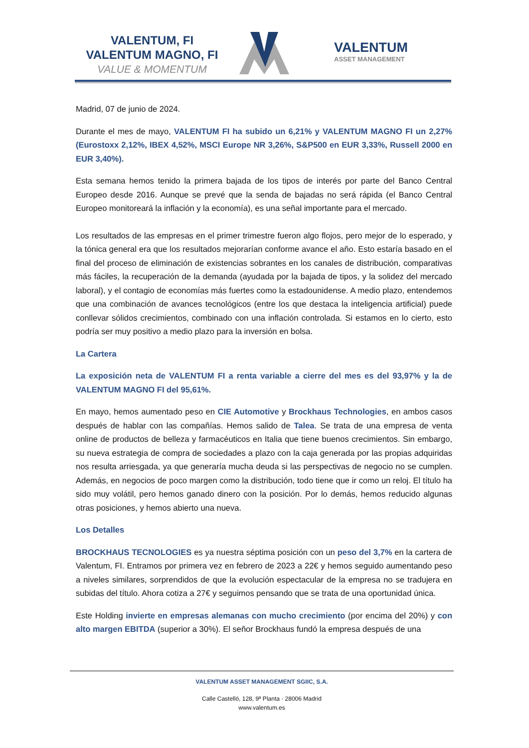VALENTUM, FI
VALENTUM MAGNO, FI
VALUE & MOMENTUM
VALENTUM
ASSET MANAGEMENT
Madrid, 07 de junio de 2024.
Durante el mes de mayo, VALENTUM FI ha subido un 6,21% y VALENTUM MAGNO FI un 2,27% (Eurostoxx 2,12%, IBEX 4,52%, MSCI Europe NR 3,26%, S&P500 en EUR 3,33%, Russell 2000 en EUR 3,40%).
Esta semana hemos tenido la primera bajada de los tipos de interés por parte del Banco Central Europeo desde 2016. Aunque se prevé que la senda de bajadas no será rápida (el Banco Central Europeo monitoreará la inflación y la economía), es una señal importante para el mercado.
Los resultados de las empresas en el primer trimestre fueron algo flojos, pero mejor de lo esperado, y la tónica general era que los resultados mejorarían conforme avance el año. Esto estaría basado en el final del proceso de eliminación de existencias sobrantes en los canales de distribución, comparativas más fáciles, la recuperación de la demanda (ayudada por la bajada de tipos, y la solidez del mercado laboral), y el contagio de economías más fuertes como la estadounidense. A medio plazo, entendemos que una combinación de avances tecnológicos (entre los que destaca la inteligencia artificial) puede conllevar sólidos crecimientos, combinado con una inflación controlada. Si estamos en lo cierto, esto podría ser muy positivo a medio plazo para la inversión en bolsa.
La Cartera
La exposición neta de VALENTUM FI a renta variable a cierre del mes es del 93,97% y la de VALENTUM MAGNO FI del 95,61%.
En mayo, hemos aumentado peso en CIE Automotive y Brockhaus Technologies, en ambos casos después de hablar con las compañías. Hemos salido de Talea. Se trata de una empresa de venta online de productos de belleza y farmacéuticos en Italia que tiene buenos crecimientos. Sin embargo, su nueva estrategia de compra de sociedades a plazo con la caja generada por las propias adquiridas nos resulta arriesgada, ya que generaría mucha deuda si las perspectivas de negocio no se cumplen. Además, en negocios de poco margen como la distribución, todo tiene que ir como un reloj. El título ha sido muy volátil, pero hemos ganado dinero con la posición. Por lo demás, hemos reducido algunas otras posiciones, y hemos abierto una nueva.
Los Detalles
BROCKHAUS TECNOLOGIES es ya nuestra séptima posición con un peso del 3,7% en la cartera de Valentum, FI. Entramos por primera vez en febrero de 2023 a 22€ y hemos seguido aumentando peso a niveles similares, sorprendidos de que la evolución espectacular de la empresa no se tradujera en subidas del título. Ahora cotiza a 27€ y seguimos pensando que se trata de una oportunidad única.
Este Holding invierte en empresas alemanas con mucho crecimiento (por encima del 20%) y con alto margen EBITDA (superior a 30%). El señor Brockhaus fundó la empresa después de una
VALENTUM ASSET MANAGEMENT SGIIC, S.A.
Calle Castelló, 128, 9ª Planta · 28006 Madrid
www.valentum.es